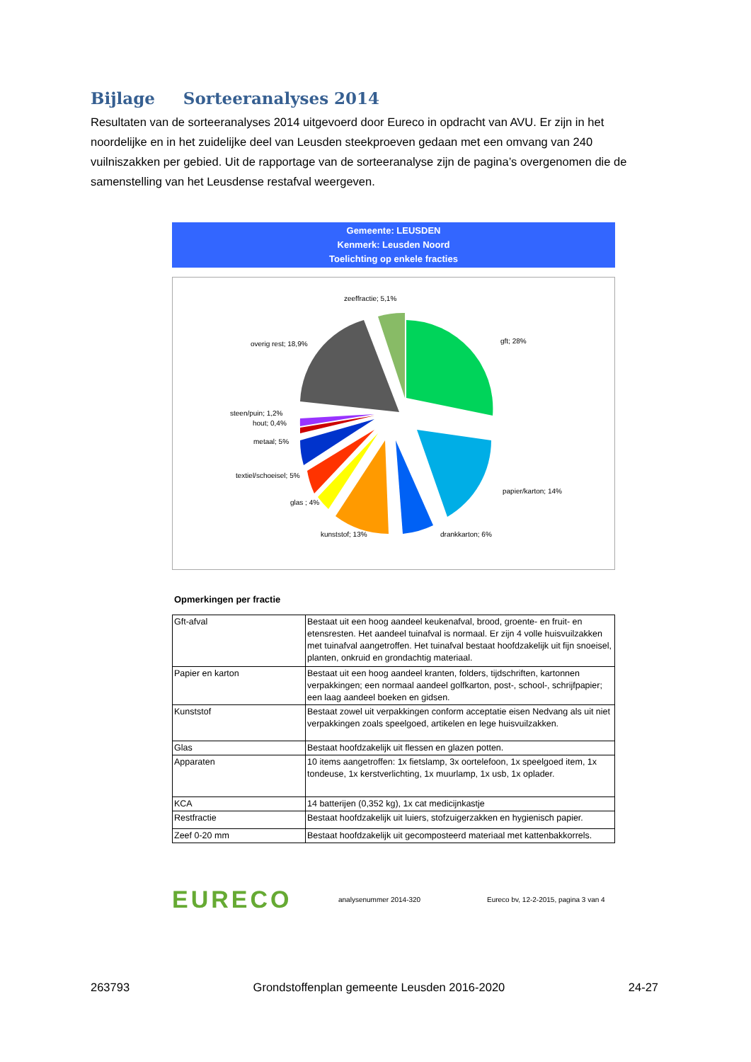Bijlage Sorteeranalyses 2014
Resultaten van de sorteeranalyses 2014 uitgevoerd door Eureco in opdracht van AVU. Er zijn in het noordelijke en in het zuidelijke deel van Leusden steekproeven gedaan met een omvang van 240 vuilniszakken per gebied. Uit de rapportage van de sorteeranalyse zijn de pagina’s overgenomen die de samenstelling van het Leusdense restafval weergeven.
Gemeente: LEUSDEN
Kenmerk: Leusden Noord
Toelichting op enkele fracties
zeeffractie; 5,1%
gft; 28% overig rest; 18,9%
steen/puin; 1,2%
hout; 0,4%
metaal; 5%
textiel/schoeisel; 5%
papier/karton; 14%
glas ; 4%
kunststof; 13% drankkarton; 6%
Opmerkingen per fractie
| Gft-afval | Bestaat uit een hoog aandeel keukenafval, brood, groente- en fruit- en etensresten. Het aandeel tuinafval is normaal. Er zijn 4 volle huisvuilzakken met tuinafval aangetroffen. Het tuinafval bestaat hoofdzakelijk uit fijn snoeisel, planten, onkruid en grondachtig materiaal. |
| Papier en karton | Bestaat uit een hoog aandeel kranten, folders, tijdschriften, kartonnen verpakkingen; een normaal aandeel golfkarton, post-, school-, schrijfpapier; een laag aandeel boeken en gidsen. |
| Kunststof | Bestaat zowel uit verpakkingen conform acceptatie eisen Nedvang als uit niet verpakkingen zoals speelgoed, artikelen en lege huisvuilzakken. |
| Glas | Bestaat hoofdzakelijk uit flessen en glazen potten. |
| Apparaten | 10 items aangetroffen: 1x fietslamp, 3x oortelefoon, 1x speelgoed item, 1x tondeuse, 1x kerstverlichting, 1x muurlamp, 1x usb, 1x oplader. |
| KCA | 14 batterijen (0,352 kg), 1x cat medicijnkastje |
| Restfractie | Bestaat hoofdzakelijk uit luiers, stofzuigerzakken en hygienisch papier. |
| Zeef 0-20 mm | Bestaat hoofdzakelijk uit gecomposteerd materiaal met kattenbakkorrels. |
EURECO
analysenummer 2014-320
Eureco bv, 12-2-2015, pagina 3 van 4
263793 Grondstoffenplan gemeente Leusden 2016-2020 24-27